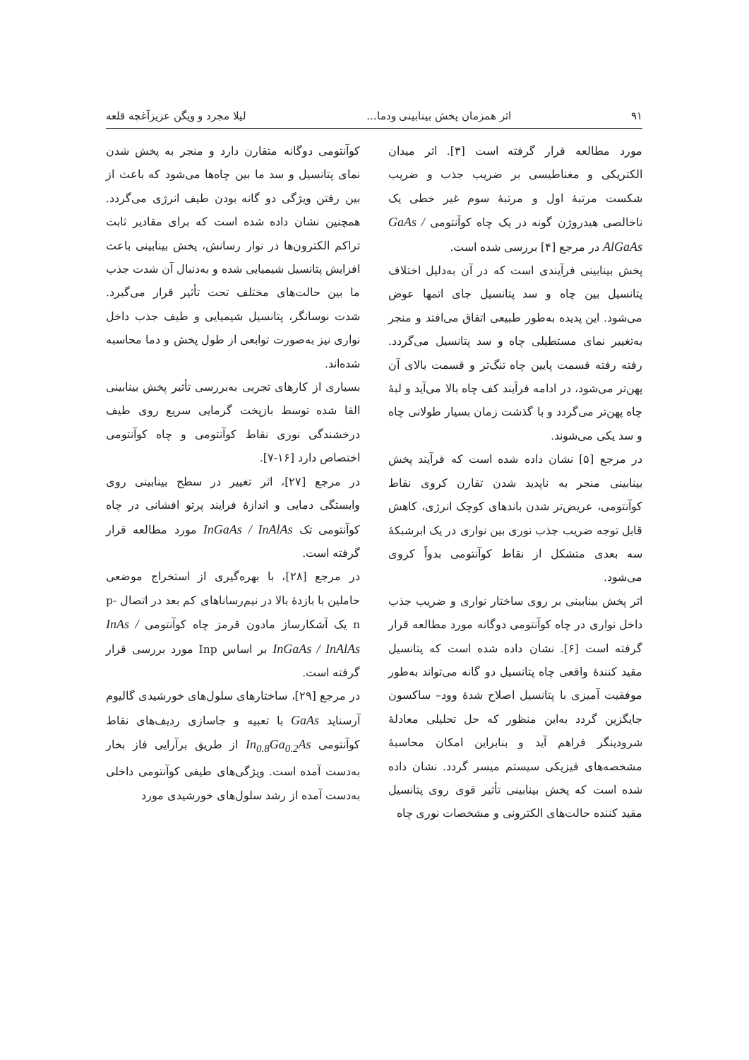۹۱ اثر همزمان پخش بینابینی ودما... لیلا مجرد و ویگن عزیزآغچه قلعه
مورد مطالعه قرار گرفته است [۳]. اثر میدان الکتریکی و مغناطیسی بر ضریب جذب و ضریب شکست مرتبهٔ اول و مرتبهٔ سوم غیر خطی یک ناخالصی هیدروژن گونه در یک چاه کوآنتومی GaAs / AlGaAs در مرجع [۴] بررسی شده است.
پخش بینابینی فرآیندی است که در آن به‌دلیل اختلاف پتانسیل بین چاه و سد پتانسیل جای اتمها عوض می‌شود. این پدیده به‌طور طبیعی اتفاق می‌افتد و منجر به‌تغییر نمای مستطیلی چاه و سد پتانسیل می‌گردد. رفته رفته قسمت پایین چاه تنگ‌تر و قسمت بالای آن پهن‌تر می‌شود، در ادامه فرآیند کف چاه بالا می‌آید و لبهٔ چاه پهن‌تر می‌گردد و با گذشت زمان بسیار طولانی چاه و سد یکی می‌شوند.
در مرجع [۵] نشان داده شده است که فرآیند پخش بینابینی منجر به ناپدید شدن تقارن کروی نقاط کوآنتومی، عریض‌تر شدن باندهای کوچک انرژی، کاهش قابل توجه ضریب جذب نوری بین نواری در یک ابرشبکهٔ سه بعدی متشکل از نقاط کوآنتومی بدواً کروی می‌شود.
اثر پخش بینابینی بر روی ساختار نواری و ضریب جذب داخل نواری در چاه کوآنتومی دوگانه مورد مطالعه قرار گرفته است [۶]. نشان داده شده است که پتانسیل مقید کنندهٔ واقعی چاه پتانسیل دو گانه می‌تواند به‌طور موفقیت آمیزی با پتانسیل اصلاح شدهٔ وود– ساکسون جایگزین گردد به‌این منظور که حل تحلیلی معادلهٔ شرودینگر فراهم آید و بنابراین امکان محاسبهٔ مشخصه‌های فیزیکی سیستم میسر گردد. نشان داده شده است که پخش بینابینی تأثیر قوی روی پتانسیل مقید کننده حالت‌های الکترونی و مشخصات نوری چاه
کوآنتومی دوگانه متقارن دارد و منجر به پخش شدن نمای پتانسیل و سد ما بین چاه‌ها می‌شود که باعث از بین رفتن ویژگی دو گانه بودن طیف انرژی می‌گردد. همچنین نشان داده شده است که برای مقادیر ثابت تراکم الکترون‌ها در نوار رسانش، پخش بینابینی باعث افزایش پتانسیل شیمیایی شده و به‌دنبال آن شدت جذب ما بین حالت‌های مختلف تحت تأثیر قرار می‌گیرد. شدت نوسانگر، پتانسیل شیمیایی و طیف جذب داخل نواری نیز به‌صورت توابعی از طول پخش و دما محاسبه شده‌اند.
بسیاری از کارهای تجربی به‌بررسی تأثیر پخش بینابینی القا شده توسط بازپخت گرمایی سریع روی طیف درخشندگی نوری نقاط کوآنتومی و چاه کوآنتومی اختصاص دارد [۱۶-۷].
در مرجع [۲۷]، اثر تغییر در سطح بینابینی روی وابستگی دمایی و اندازهٔ فرایند پرتو افشانی در چاه کوآنتومی تک InGaAs / InAlAs مورد مطالعه قرار گرفته است.
در مرجع [۲۸]، با بهره‌گیری از استخراج موضعی حاملین با بازدهٔ بالا در نیم‌رساناهای کم بعد در اتصال p-n یک آشکارساز مادون قرمز چاه کوآنتومی InAs / InGaAs / InAlAs بر اساس Inp مورد بررسی قرار گرفته است.
در مرجع [۲۹]، ساختارهای سلول‌های خورشیدی گالیوم آرسناید GaAs با تعبیه و جاسازی ردیف‌های نقاط کوآنتومی In<sub>0.8</sub>Ga<sub>0.2</sub>As از طریق برآرایی فاز بخار به‌دست آمده است. ویژگی‌های طیفی کوآنتومی داخلی به‌دست آمده از رشد سلول‌های خورشیدی مورد